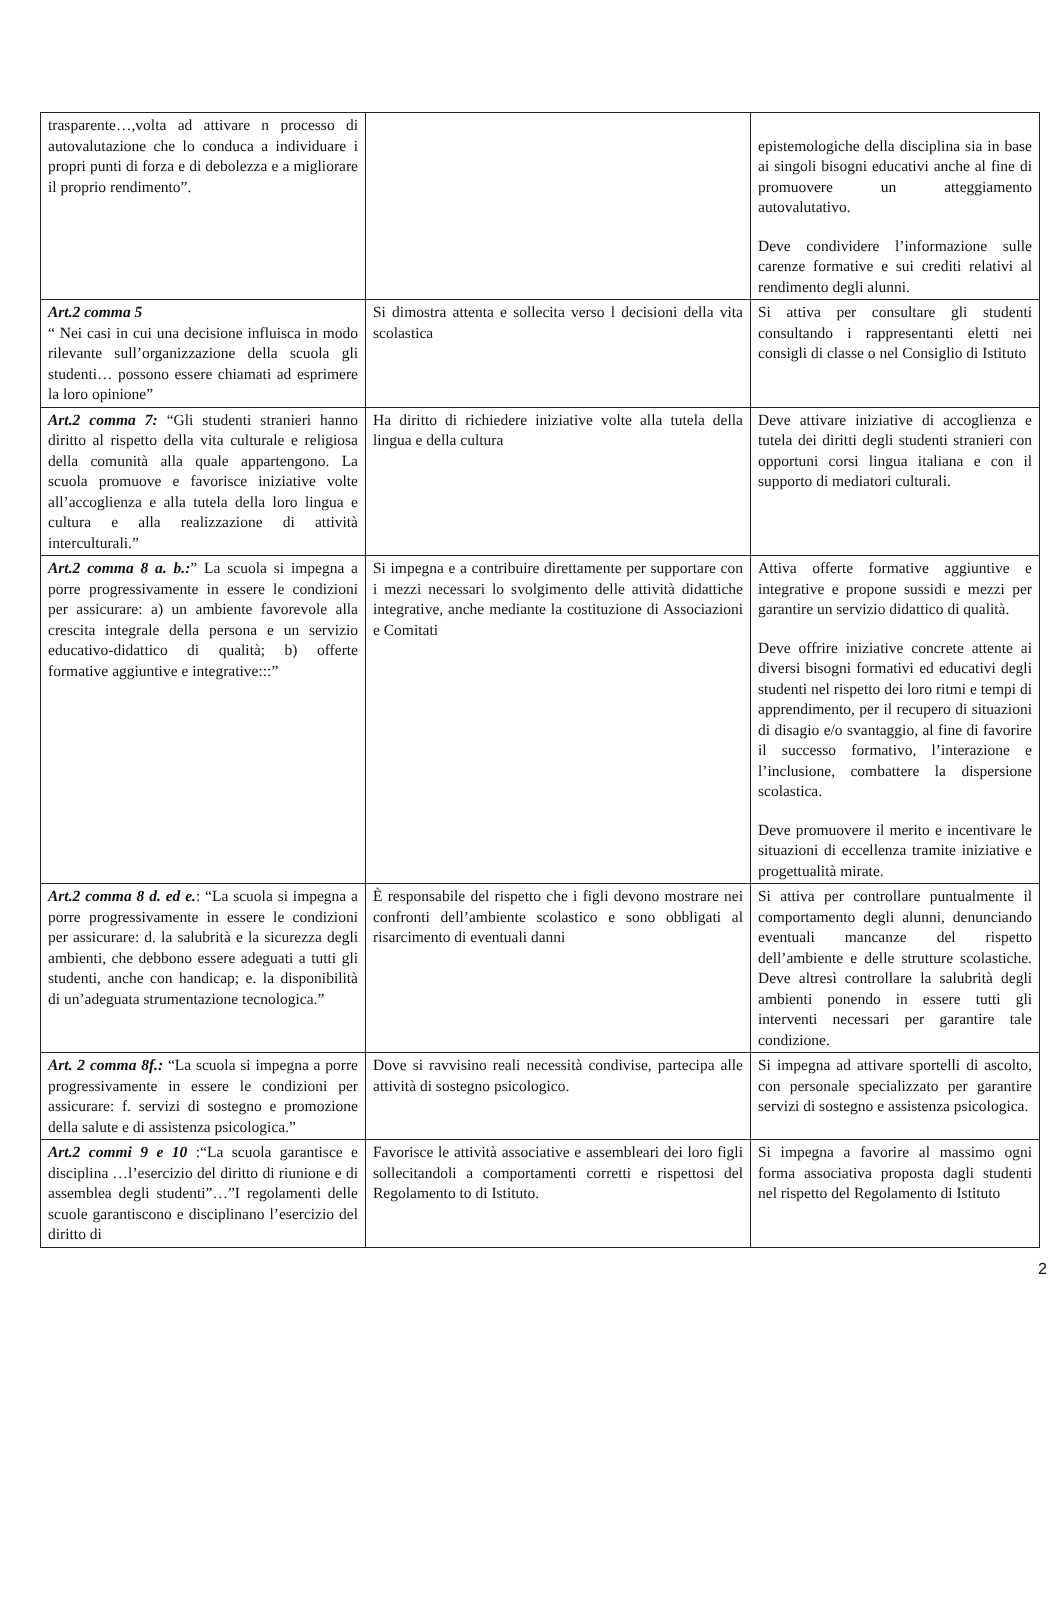| trasparente…,volta ad attivare n processo di autovalutazione che lo conduca a individuare i propri punti di forza e di debolezza e a migliorare il proprio rendimento”. | | epistemologiche della disciplina sia in base ai singoli bisogni educativi anche al fine di promuovere un atteggiamento autovalutativo. Deve condividere l’informazione sulle carenze formative e sui crediti relativi al rendimento degli alunni. |
| Art.2 comma 5 “ Nei casi in cui una decisione influisca in modo rilevante sull’organizzazione della scuola gli studenti… possono essere chiamati ad esprimere la loro opinione” | Si dimostra attenta e sollecita verso l decisioni della vita scolastica | Si attiva per consultare gli studenti consultando i rappresentanti eletti nei consigli di classe o nel Consiglio di Istituto |
| Art.2 comma 7: “Gli studenti stranieri hanno diritto al rispetto della vita culturale e religiosa della comunità alla quale appartengono. La scuola promuove e favorisce iniziative volte all’accoglienza e alla tutela della loro lingua e cultura e alla realizzazione di attività interculturali.” | Ha diritto di richiedere iniziative volte alla tutela della lingua e della cultura | Deve attivare iniziative di accoglienza e tutela dei diritti degli studenti stranieri con opportuni corsi lingua italiana e con il supporto di mediatori culturali. |
| Art.2 comma 8 a. b.: ” La scuola si impegna a porre progressivamente in essere le condizioni per assicurare: a) un ambiente favorevole alla crescita integrale della persona e un servizio educativo-didattico di qualità; b) offerte formative aggiuntive e integrative:::” | Si impegna e a contribuire direttamente per supportare con i mezzi necessari lo svolgimento delle attività didattiche integrative, anche mediante la costituzione di Associazioni e Comitati | Attiva offerte formative aggiuntive e integrative e propone sussidi e mezzi per garantire un servizio didattico di qualità. Deve offrire iniziative concrete attente ai diversi bisogni formativi ed educativi degli studenti nel rispetto dei loro ritmi e tempi di apprendimento, per il recupero di situazioni di disagio e/o svantaggio, al fine di favorire il successo formativo, l’interazione e l’inclusione, combattere la dispersione scolastica. Deve promuovere il merito e incentivare le situazioni di eccellenza tramite iniziative e progettualità mirate. |
| Art.2 comma 8 d. ed e. : “La scuola si impegna a porre progressivamente in essere le condizioni per assicurare: d. la salubrità e la sicurezza degli ambienti, che debbono essere adeguati a tutti gli studenti, anche con handicap; e. la disponibilità di un’adeguata strumentazione tecnologica.” | È responsabile del rispetto che i figli devono mostrare nei confronti dell’ambiente scolastico e sono obbligati al risarcimento di eventuali danni | Si attiva per controllare puntualmente il comportamento degli alunni, denunciando eventuali mancanze del rispetto dell’ambiente e delle strutture scolastiche. Deve altresì controllare la salubrità degli ambienti ponendo in essere tutti gli interventi necessari per garantire tale condizione. |
| Art. 2 comma 8f.: “La scuola si impegna a porre progressivamente in essere le condizioni per assicurare: f. servizi di sostegno e promozione della salute e di assistenza psicologica.” | Dove si ravvisino reali necessità condivise, partecipa alle attività di sostegno psicologico. | Si impegna ad attivare sportelli di ascolto, con personale specializzato per garantire servizi di sostegno e assistenza psicologica. |
| Art.2 commi 9 e 10 :“La scuola garantisce e disciplina …l’esercizio del diritto di riunione e di assemblea degli studenti”…”I regolamenti delle scuole garantiscono e disciplinano l’esercizio del diritto di | Favorisce le attività associative e assembleari dei loro figli sollecitandoli a comportamenti corretti e rispettosi del Regolamento to di Istituto. | Si impegna a favorire al massimo ogni forma associativa proposta dagli studenti nel rispetto del Regolamento di Istituto |
2